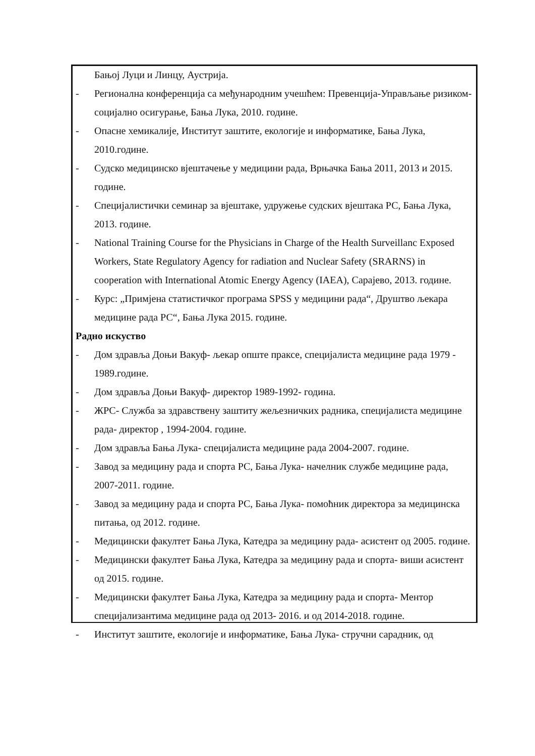Бањој Луци и Линцу, Аустрија.
- Регионална конференција са међународним учешћем: Превенција-Управљање ризиком- социјално осигурање, Бања Лука, 2010. године.
- Опасне хемикалије, Институт заштите, екологије и информатике, Бања Лука, 2010.године.
- Судско медицинско вјештачење у медицини рада, Врњачка Бања 2011, 2013 и 2015. године.
- Специјалистички семинар за вјештаке, удружење судских вјештака РС, Бања Лука, 2013. године.
- National Training Course for the Physicians in Charge of the Health Surveillanc Exposed Workers, State Regulatory Agency for radiation and Nuclear Safety (SRARNS) in cooperation with International Atomic Energy Agency (IAEA), Сарајево, 2013. године.
- Курс: „Примјена статистичког програма SPSS у медицини рада“, Друштво љекара медицине рада РС“, Бања Лука 2015. године.
Радно искуство
- Дом здравља Доњи Вакуф- љекар опште праксе, специјалиста медицине рада 1979 - 1989.године.
- Дом здравља Доњи Вакуф- директор 1989-1992- година.
- ЖРС- Служба за здравствену заштиту жељезничких радника, специјалиста медицине рада- директор , 1994-2004. године.
- Дом здравља Бања Лука- специјалиста медицине рада 2004-2007. године.
- Завод за медицину рада и спорта РС, Бања Лука- начелник службе медицине рада, 2007-2011. године.
- Завод за медицину рада и спорта РС, Бања Лука- помоћник директора за медицинска питања, од 2012. године.
- Медицински факултет Бања Лука, Катедра за медицину рада- асистент од 2005. године.
- Медицински факултет Бања Лука, Катедра за медицину рада и спорта- виши асистент од 2015. године.
- Медицински факултет Бања Лука, Катедра за медицину рада и спорта- Ментор специјализантима медицине рада од 2013- 2016. и од 2014-2018. године.
- Институт заштите, екологије и информатике, Бања Лука- стручни сарадник, од